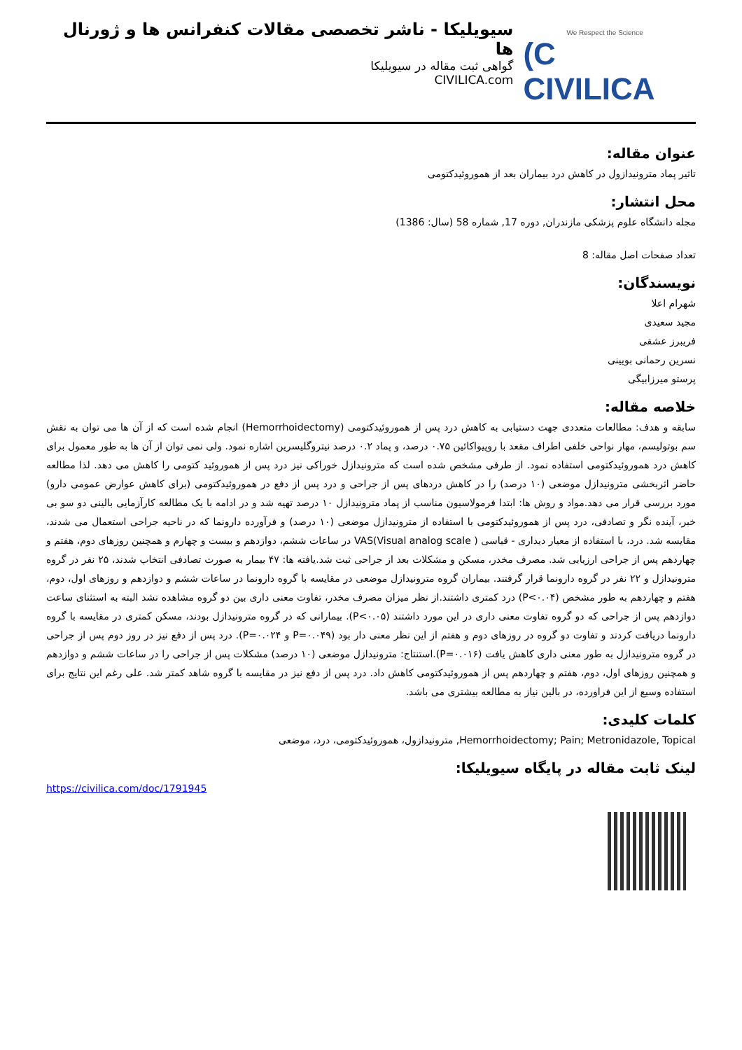We Respect the Science
(C CIVILICA
سیویلیکا - ناشر تخصصی مقالات کنفرانس ها و ژورنال ها
گواهی ثبت مقاله در سیویلیکا
CIVILICA.com
عنوان مقاله:
تاثیر پماد مترونیدازول در کاهش درد بیماران بعد از هموروئیدکتومی
محل انتشار:
مجله دانشگاه علوم پزشکی مازندران, دوره 17, شماره 58 (سال: 1386)
تعداد صفحات اصل مقاله: 8
نویسندگان:
شهرام اعلا
مجید سعیدی
فریبرز عشقی
نسرین رحمانی بویینی
پرستو میرزابیگی
خلاصه مقاله:
سابقه و هدف: مطالعات متعددی جهت دستیابی به کاهش درد پس از هموروئیدکتومی (Hemorrhoidectomy) انجام شده است که از آن ها می توان به نقش سم بوتولیسم، مهار نواحی خلفی اطراف مقعد با روپیواکائین ۰.۷۵ درصد، و پماد ۰.۲ درصد نیتروگلیسرین اشاره نمود. ولی نمی توان از آن ها به طور معمول برای کاهش درد هموروئیدکتومی استفاده نمود. از طرفی مشخص شده است که مترونیدازل خوراکی نیز درد پس از هموروئید کتومی را کاهش می دهد. لذا مطالعه حاضر اثربخشی مترونیدازل موضعی (۱۰ درصد) را در کاهش دردهای پس از جراحی و درد پس از دفع در هموروئیدکتومی (برای کاهش عوارض عمومی دارو) مورد بررسی قرار می دهد.مواد و روش ها: ابتدا فرمولاسیون مناسب از پماد مترونیدازل ۱۰ درصد تهیه شد و در ادامه با یک مطالعه کارآزمایی بالینی دو سو بی خبر، آینده نگر و تصادفی، درد پس از هموروئیدکتومی با استفاده از مترونیدازل موضعی (۱۰ درصد) و فرآورده دارونما که در ناحیه جراحی استعمال می شدند، مقایسه شد. درد، با استفاده از معیار دیداری - قیاسی ( VAS(Visual analog scale در ساعات ششم، دوازدهم و بیست و چهارم و همچنین روزهای دوم، هفتم و چهاردهم پس از جراحی ارزیابی شد. مصرف مخدر، مسکن و مشکلات بعد از جراحی ثبت شد.یافته ها: ۴۷ بیمار به صورت تصادفی انتخاب شدند، ۲۵ نفر در گروه مترونیدازل و ۲۲ نفر در گروه دارونما قرار گرفتند. بیماران گروه مترونیدازل موضعی در مقایسه با گروه دارونما در ساعات ششم و دوازدهم و روزهای اول، دوم، هفتم و چهاردهم به طور مشخص (P<۰.۰۴) درد کمتری داشتند.از نظر میزان مصرف مخدر، تفاوت معنی داری بین دو گروه مشاهده نشد البته به استثنای ساعت دوازدهم پس از جراحی که دو گروه تفاوت معنی داری در این مورد داشتند (P<۰.۰۵). بیمارانی که در گروه مترونیدازل بودند، مسکن کمتری در مقایسه با گروه دارونما دریافت کردند و تفاوت دو گروه در روزهای دوم و هفتم از این نظر معنی دار بود (P=۰.۰۴۹ و P=۰.۰۲۴). درد پس از دفع نیز در روز دوم پس از جراحی در گروه مترونیدازل به طور معنی داری کاهش یافت (P=۰.۰۱۶).استنتاج: مترونیدازل موضعی (۱۰ درصد) مشکلات پس از جراحی را در ساعات ششم و دوازدهم و همچنین روزهای اول، دوم، هفتم و چهاردهم پس از هموروئیدکتومی کاهش داد. درد پس از دفع نیز در مقایسه با گروه شاهد کمتر شد. علی رغم این نتایج برای استفاده وسیع از این فراورده، در بالین نیاز به مطالعه بیشتری می باشد.
کلمات کلیدی:
Hemorrhoidectomy; Pain; Metronidazole, Topical, مترونیدازول، هموروئیدکتومی، درد، موضعی
لینک ثابت مقاله در پایگاه سیویلیکا:
https://civilica.com/doc/1791945